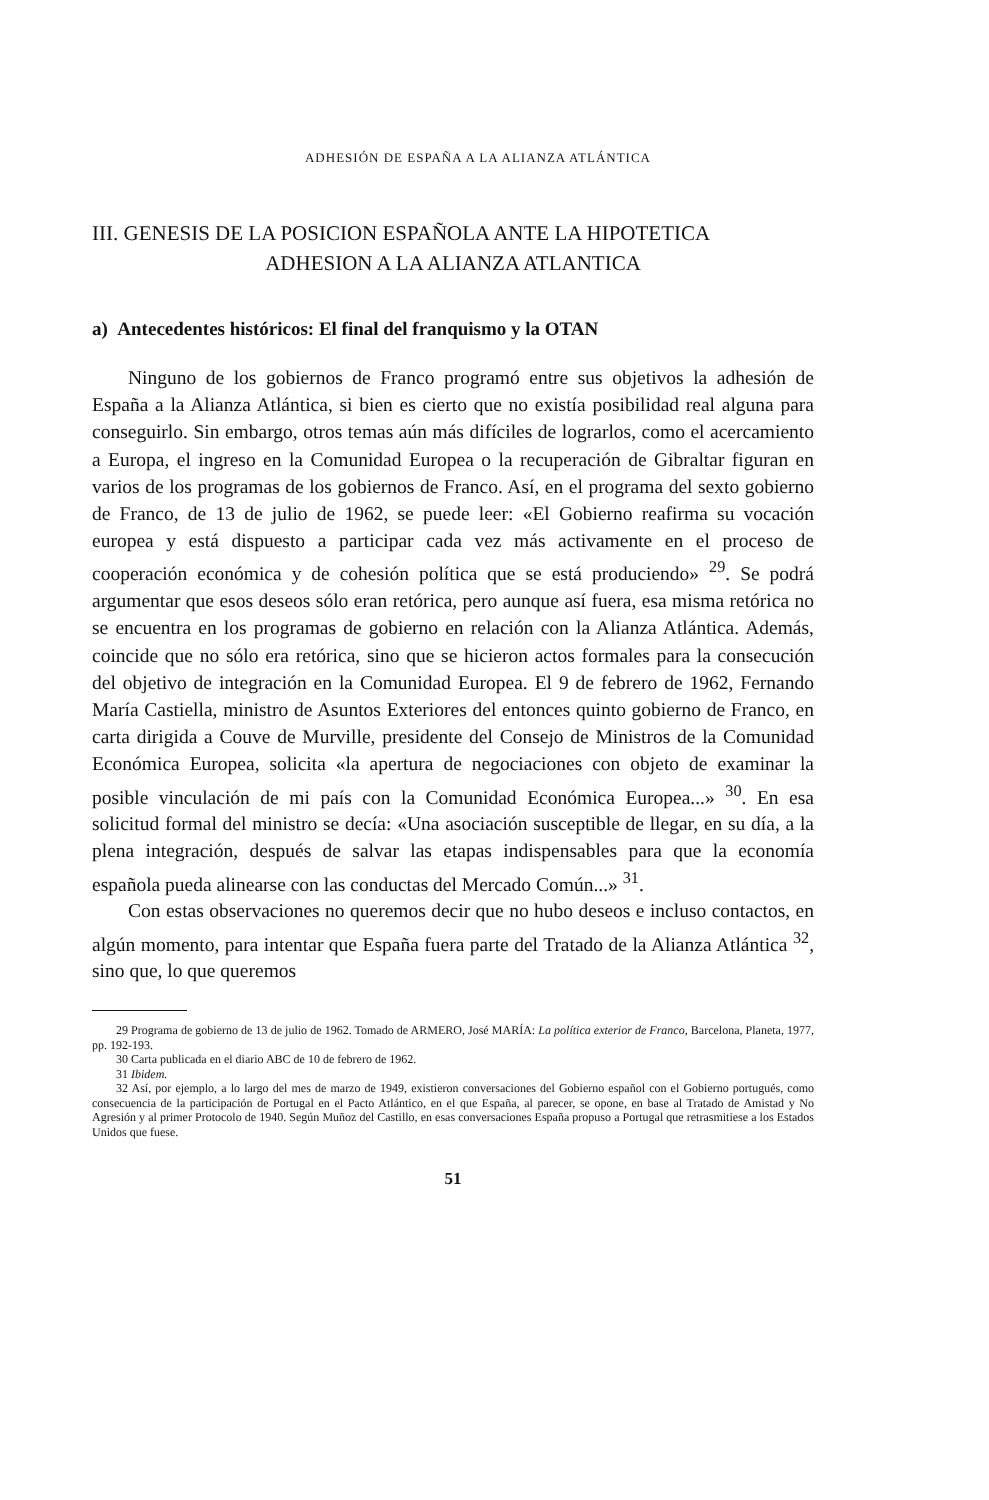ADHESIÓN DE ESPAÑA A LA ALIANZA ATLÁNTICA
III. GENESIS DE LA POSICION ESPAÑOLA ANTE LA HIPOTETICA
ADHESION A LA ALIANZA ATLANTICA
a) Antecedentes históricos: El final del franquismo y la OTAN
Ninguno de los gobiernos de Franco programó entre sus objetivos la adhesión de España a la Alianza Atlántica, si bien es cierto que no existía posibilidad real alguna para conseguirlo. Sin embargo, otros temas aún más difíciles de lograrlos, como el acercamiento a Europa, el ingreso en la Comunidad Europea o la recuperación de Gibraltar figuran en varios de los programas de los gobiernos de Franco. Así, en el programa del sexto gobierno de Franco, de 13 de julio de 1962, se puede leer: «El Gobierno reafirma su vocación europea y está dispuesto a participar cada vez más activamente en el proceso de cooperación económica y de cohesión política que se está produciendo» <sup>29</sup>. Se podrá argumentar que esos deseos sólo eran retórica, pero aunque así fuera, esa misma retórica no se encuentra en los programas de gobierno en relación con la Alianza Atlántica. Además, coincide que no sólo era retórica, sino que se hicieron actos formales para la consecución del objetivo de integración en la Comunidad Europea. El 9 de febrero de 1962, Fernando María Castiella, ministro de Asuntos Exteriores del entonces quinto gobierno de Franco, en carta dirigida a Couve de Murville, presidente del Consejo de Ministros de la Comunidad Económica Europea, solicita «la apertura de negociaciones con objeto de examinar la posible vinculación de mi país con la Comunidad Económica Europea...» <sup>30</sup>. En esa solicitud formal del ministro se decía: «Una asociación susceptible de llegar, en su día, a la plena integración, después de salvar las etapas indispensables para que la economía española pueda alinearse con las conductas del Mercado Común...» <sup>31</sup>.
Con estas observaciones no queremos decir que no hubo deseos e incluso contactos, en algún momento, para intentar que España fuera parte del Tratado de la Alianza Atlántica <sup>32</sup>, sino que, lo que queremos
29 Programa de gobierno de 13 de julio de 1962. Tomado de ARMERO, José MARÍA: La política exterior de Franco, Barcelona, Planeta, 1977, pp. 192-193.
30 Carta publicada en el diario ABC de 10 de febrero de 1962.
31 Ibidem.
32 Así, por ejemplo, a lo largo del mes de marzo de 1949, existieron conversaciones del Gobierno español con el Gobierno portugués, como consecuencia de la participación de Portugal en el Pacto Atlántico, en el que España, al parecer, se opone, en base al Tratado de Amistad y No Agresión y al primer Protocolo de 1940. Según Muñoz del Castillo, en esas conversaciones España propuso a Portugal que retrasmitiese a los Estados Unidos que fuese.
51